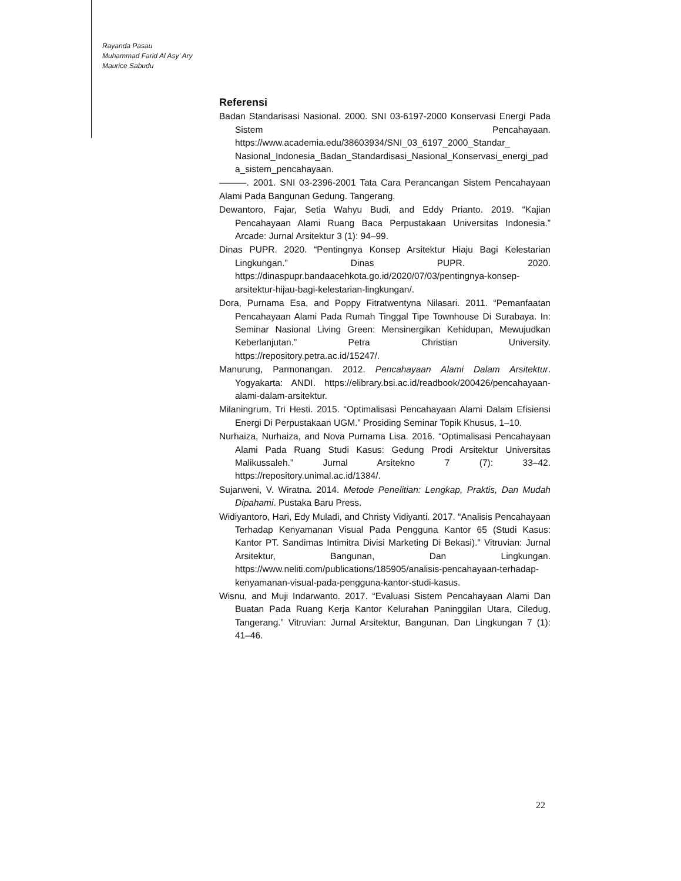Rayanda Pasau
Muhammad Farid Al Asy’ Ary
Maurice Sabudu
Referensi
Badan Standarisasi Nasional. 2000. SNI 03-6197-2000 Konservasi Energi Pada Sistem Pencahayaan. https://www.academia.edu/38603934/SNI_03_6197_2000_Standar_ Nasional_Indonesia_Badan_Standardisasi_Nasional_Konservasi_energi_pada_sistem_pencahayaan.
———. 2001. SNI 03-2396-2001 Tata Cara Perancangan Sistem Pencahayaan Alami Pada Bangunan Gedung. Tangerang.
Dewantoro, Fajar, Setia Wahyu Budi, and Eddy Prianto. 2019. “Kajian Pencahayaan Alami Ruang Baca Perpustakaan Universitas Indonesia.” Arcade: Jurnal Arsitektur 3 (1): 94–99.
Dinas PUPR. 2020. “Pentingnya Konsep Arsitektur Hiaju Bagi Kelestarian Lingkungan.” Dinas PUPR. 2020. https://dinaspupr.bandaacehkota.go.id/2020/07/03/pentingnya-konsep-arsitektur-hijau-bagi-kelestarian-lingkungan/.
Dora, Purnama Esa, and Poppy Fitratwentyna Nilasari. 2011. “Pemanfaatan Pencahayaan Alami Pada Rumah Tinggal Tipe Townhouse Di Surabaya. In: Seminar Nasional Living Green: Mensinergikan Kehidupan, Mewujudkan Keberlanjutan.” Petra Christian University. https://repository.petra.ac.id/15247/.
Manurung, Parmonangan. 2012. Pencahayaan Alami Dalam Arsitektur. Yogyakarta: ANDI. https://elibrary.bsi.ac.id/readbook/200426/pencahayaan-alami-dalam-arsitektur.
Milaningrum, Tri Hesti. 2015. “Optimalisasi Pencahayaan Alami Dalam Efisiensi Energi Di Perpustakaan UGM.” Prosiding Seminar Topik Khusus, 1–10.
Nurhaiza, Nurhaiza, and Nova Purnama Lisa. 2016. “Optimalisasi Pencahayaan Alami Pada Ruang Studi Kasus: Gedung Prodi Arsitektur Universitas Malikussaleh.” Jurnal Arsitekno 7 (7): 33–42. https://repository.unimal.ac.id/1384/.
Sujarweni, V. Wiratna. 2014. Metode Penelitian: Lengkap, Praktis, Dan Mudah Dipahami. Pustaka Baru Press.
Widiyantoro, Hari, Edy Muladi, and Christy Vidiyanti. 2017. “Analisis Pencahayaan Terhadap Kenyamanan Visual Pada Pengguna Kantor 65 (Studi Kasus: Kantor PT. Sandimas Intimitra Divisi Marketing Di Bekasi).” Vitruvian: Jurnal Arsitektur, Bangunan, Dan Lingkungan. https://www.neliti.com/publications/185905/analisis-pencahayaan-terhadap-kenyamanan-visual-pada-pengguna-kantor-studi-kasus.
Wisnu, and Muji Indarwanto. 2017. “Evaluasi Sistem Pencahayaan Alami Dan Buatan Pada Ruang Kerja Kantor Kelurahan Paninggilan Utara, Ciledug, Tangerang.” Vitruvian: Jurnal Arsitektur, Bangunan, Dan Lingkungan 7 (1): 41–46.
22